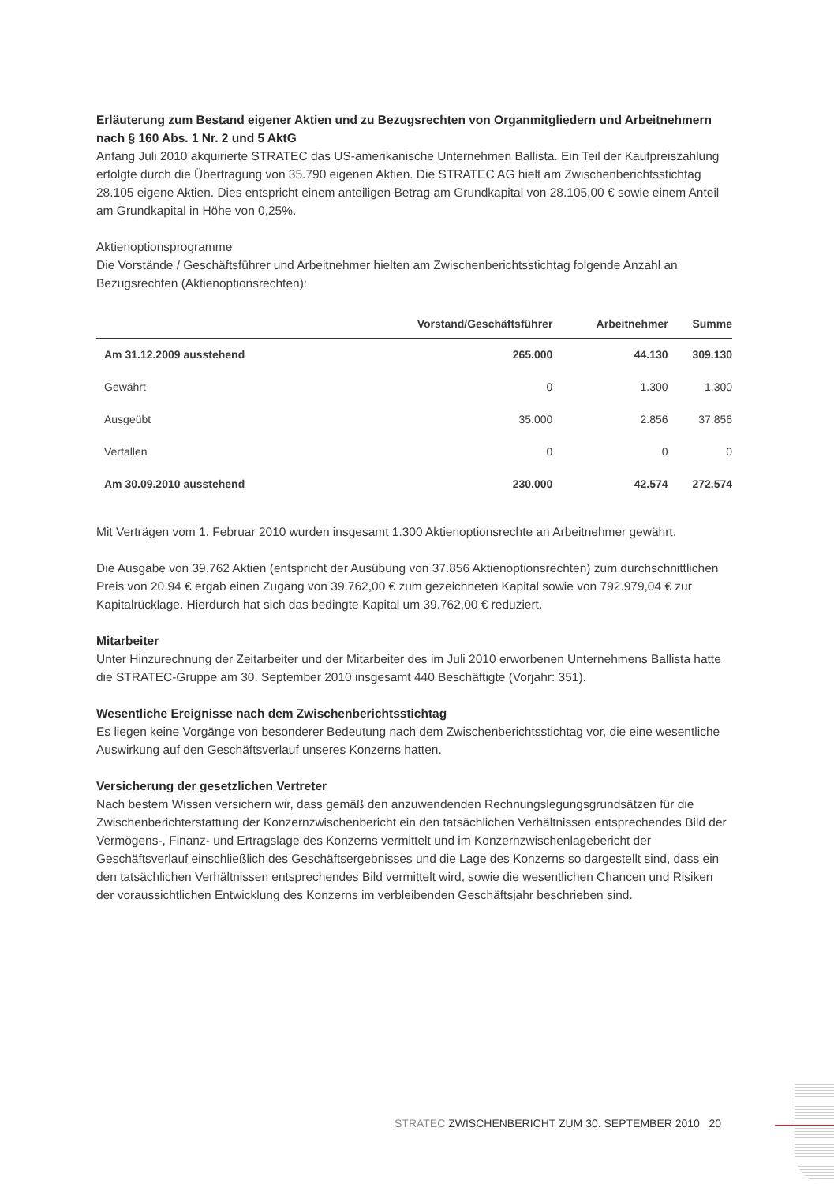Erläuterung zum Bestand eigener Aktien und zu Bezugsrechten von Organmitgliedern und Arbeitnehmern nach § 160 Abs. 1 Nr. 2 und 5 AktG
Anfang Juli 2010 akquirierte STRATEC das US-amerikanische Unternehmen Ballista. Ein Teil der Kaufpreiszahlung erfolgte durch die Übertragung von 35.790 eigenen Aktien. Die STRATEC AG hielt am Zwischenberichtsstichtag 28.105 eigene Aktien. Dies entspricht einem anteiligen Betrag am Grundkapital von 28.105,00 € sowie einem Anteil am Grundkapital in Höhe von 0,25%.
Aktienoptionsprogramme
Die Vorstände / Geschäftsführer und Arbeitnehmer hielten am Zwischenberichtsstichtag folgende Anzahl an Bezugsrechten (Aktienoptionsrechten):
| | Vorstand/Geschäftsführer | Arbeitnehmer | Summe |
| --- | --- | --- | --- |
| Am 31.12.2009 ausstehend | 265.000 | 44.130 | 309.130 |
| Gewährt | 0 | 1.300 | 1.300 |
| Ausgeübt | 35.000 | 2.856 | 37.856 |
| Verfallen | 0 | 0 | 0 |
| Am 30.09.2010 ausstehend | 230.000 | 42.574 | 272.574 |
Mit Verträgen vom 1. Februar 2010 wurden insgesamt 1.300 Aktienoptionsrechte an Arbeitnehmer gewährt.
Die Ausgabe von 39.762 Aktien (entspricht der Ausübung von 37.856 Aktienoptionsrechten) zum durchschnittlichen Preis von 20,94 € ergab einen Zugang von 39.762,00 € zum gezeichneten Kapital sowie von 792.979,04 € zur Kapitalrücklage. Hierdurch hat sich das bedingte Kapital um 39.762,00 € reduziert.
Mitarbeiter
Unter Hinzurechnung der Zeitarbeiter und der Mitarbeiter des im Juli 2010 erworbenen Unternehmens Ballista hatte die STRATEC-Gruppe am 30. September 2010 insgesamt 440 Beschäftigte (Vorjahr: 351).
Wesentliche Ereignisse nach dem Zwischenberichtsstichtag
Es liegen keine Vorgänge von besonderer Bedeutung nach dem Zwischenberichtsstichtag vor, die eine wesentliche Auswirkung auf den Geschäftsverlauf unseres Konzerns hatten.
Versicherung der gesetzlichen Vertreter
Nach bestem Wissen versichern wir, dass gemäß den anzuwendenden Rechnungslegungsgrundsätzen für die Zwischenberichterstattung der Konzernzwischenbericht ein den tatsächlichen Verhältnissen entsprechendes Bild der Vermögens-, Finanz- und Ertragslage des Konzerns vermittelt und im Konzernzwischenlagebericht der Geschäftsverlauf einschließlich des Geschäftsergebnisses und die Lage des Konzerns so dargestellt sind, dass ein den tatsächlichen Verhältnissen entsprechendes Bild vermittelt wird, sowie die wesentlichen Chancen und Risiken der voraussichtlichen Entwicklung des Konzerns im verbleibenden Geschäftsjahr beschrieben sind.
STRATEC ZWISCHENBERICHT ZUM 30. SEPTEMBER 2010 20